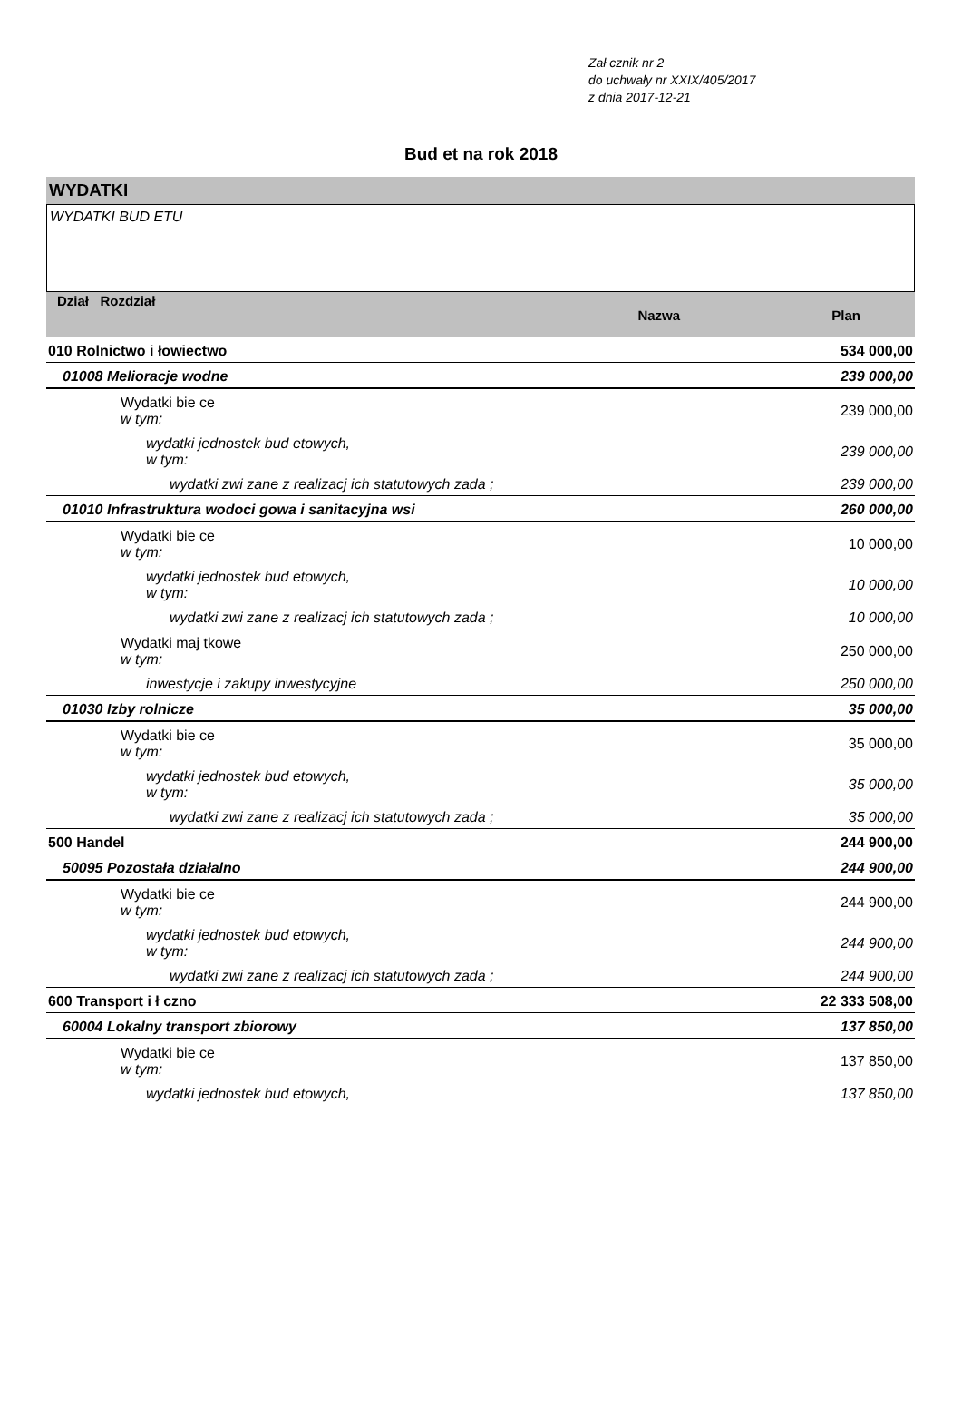Zał cznik nr 2
do uchwały nr XXIX/405/2017
z dnia 2017-12-21
Bud et na rok 2018
WYDATKI
WYDATKI BUD ETU
| Dział Rozdział | Nazwa | Plan |
| --- | --- | --- |
| 010 Rolnictwo i łowiectwo | | 534 000,00 |
| 01008 Melioracje wodne | | 239 000,00 |
| Wydatki bie ce w tym: | | 239 000,00 |
| wydatki jednostek bud etowych, w tym: | | 239 000,00 |
| wydatki zwi zane z realizacj ich statutowych zada ; | | 239 000,00 |
| 01010 Infrastruktura wodoci gowa i sanitacyjna wsi | | 260 000,00 |
| Wydatki bie ce w tym: | | 10 000,00 |
| wydatki jednostek bud etowych, w tym: | | 10 000,00 |
| wydatki zwi zane z realizacj ich statutowych zada ; | | 10 000,00 |
| Wydatki maj tkowe w tym: | | 250 000,00 |
| inwestycje i zakupy inwestycyjne | | 250 000,00 |
| 01030 Izby rolnicze | | 35 000,00 |
| Wydatki bie ce w tym: | | 35 000,00 |
| wydatki jednostek bud etowych, w tym: | | 35 000,00 |
| wydatki zwi zane z realizacj ich statutowych zada ; | | 35 000,00 |
| 500 Handel | | 244 900,00 |
| 50095 Pozostała działalno | | 244 900,00 |
| Wydatki bie ce w tym: | | 244 900,00 |
| wydatki jednostek bud etowych, w tym: | | 244 900,00 |
| wydatki zwi zane z realizacj ich statutowych zada ; | | 244 900,00 |
| 600 Transport i ł czno | | 22 333 508,00 |
| 60004 Lokalny transport zbiorowy | | 137 850,00 |
| Wydatki bie ce w tym: | | 137 850,00 |
| wydatki jednostek bud etowych, | | 137 850,00 |